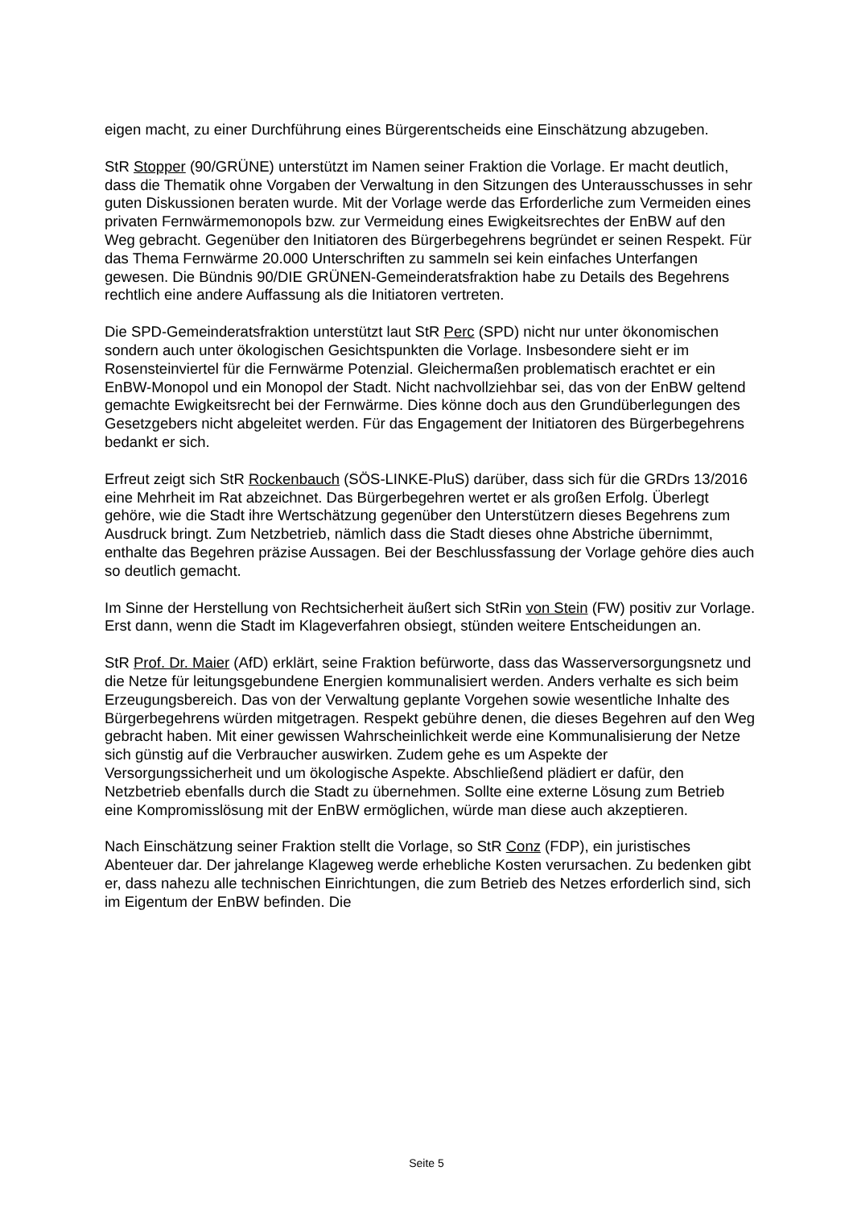eigen macht, zu einer Durchführung eines Bürgerentscheids eine Einschätzung abzugeben.
StR Stopper (90/GRÜNE) unterstützt im Namen seiner Fraktion die Vorlage. Er macht deutlich, dass die Thematik ohne Vorgaben der Verwaltung in den Sitzungen des Unterausschusses in sehr guten Diskussionen beraten wurde. Mit der Vorlage werde das Erforderliche zum Vermeiden eines privaten Fernwärmemonopols bzw. zur Vermeidung eines Ewigkeitsrechtes der EnBW auf den Weg gebracht. Gegenüber den Initiatoren des Bürgerbegehrens begründet er seinen Respekt. Für das Thema Fernwärme 20.000 Unterschriften zu sammeln sei kein einfaches Unterfangen gewesen. Die Bündnis 90/DIE GRÜNEN-Gemeinderatsfraktion habe zu Details des Begehrens rechtlich eine andere Auffassung als die Initiatoren vertreten.
Die SPD-Gemeinderatsfraktion unterstützt laut StR Perc (SPD) nicht nur unter ökonomischen sondern auch unter ökologischen Gesichtspunkten die Vorlage. Insbesondere sieht er im Rosensteinviertel für die Fernwärme Potenzial. Gleichermaßen problematisch erachtet er ein EnBW-Monopol und ein Monopol der Stadt. Nicht nachvollziehbar sei, das von der EnBW geltend gemachte Ewigkeitsrecht bei der Fernwärme. Dies könne doch aus den Grundüberlegungen des Gesetzgebers nicht abgeleitet werden. Für das Engagement der Initiatoren des Bürgerbegehrens bedankt er sich.
Erfreut zeigt sich StR Rockenbauch (SÖS-LINKE-PluS) darüber, dass sich für die GRDrs 13/2016 eine Mehrheit im Rat abzeichnet. Das Bürgerbegehren wertet er als großen Erfolg. Überlegt gehöre, wie die Stadt ihre Wertschätzung gegenüber den Unterstützern dieses Begehrens zum Ausdruck bringt. Zum Netzbetrieb, nämlich dass die Stadt dieses ohne Abstriche übernimmt, enthalte das Begehren präzise Aussagen. Bei der Beschlussfassung der Vorlage gehöre dies auch so deutlich gemacht.
Im Sinne der Herstellung von Rechtsicherheit äußert sich StRin von Stein (FW) positiv zur Vorlage. Erst dann, wenn die Stadt im Klageverfahren obsiegt, stünden weitere Entscheidungen an.
StR Prof. Dr. Maier (AfD) erklärt, seine Fraktion befürworte, dass das Wasserversorgungsnetz und die Netze für leitungsgebundene Energien kommunalisiert werden. Anders verhalte es sich beim Erzeugungsbereich. Das von der Verwaltung geplante Vorgehen sowie wesentliche Inhalte des Bürgerbegehrens würden mitgetragen. Respekt gebühre denen, die dieses Begehren auf den Weg gebracht haben. Mit einer gewissen Wahrscheinlichkeit werde eine Kommunalisierung der Netze sich günstig auf die Verbraucher auswirken. Zudem gehe es um Aspekte der Versorgungssicherheit und um ökologische Aspekte. Abschließend plädiert er dafür, den Netzbetrieb ebenfalls durch die Stadt zu übernehmen. Sollte eine externe Lösung zum Betrieb eine Kompromisslösung mit der EnBW ermöglichen, würde man diese auch akzeptieren.
Nach Einschätzung seiner Fraktion stellt die Vorlage, so StR Conz (FDP), ein juristisches Abenteuer dar. Der jahrelange Klageweg werde erhebliche Kosten verursachen. Zu bedenken gibt er, dass nahezu alle technischen Einrichtungen, die zum Betrieb des Netzes erforderlich sind, sich im Eigentum der EnBW befinden. Die
Seite 5